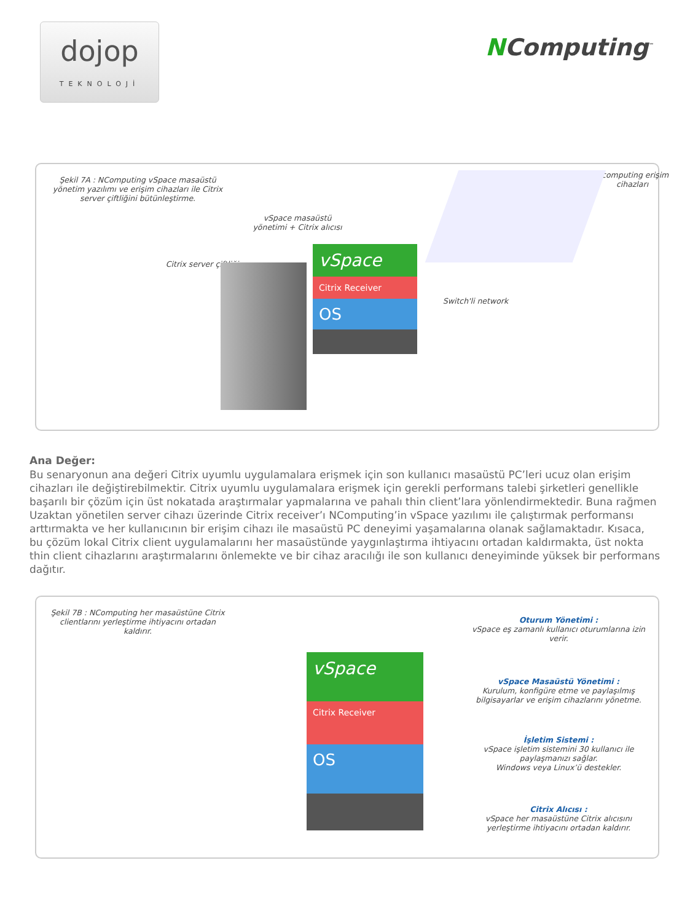dojop
TEKNOLOJİ
NComputing<sup>™</sup>
Şekil 7A : NComputing vSpace masaüstü yönetim yazılımı ve erişim cihazları ile Citrix server çiftliğini bütünleştirme.
vSpace masaüstü yönetimi + Citrix alıcısı
Citrix server çiftliği
Ncomputing erişim cihazları
Switch'li network
vSpace
Citrix Receiver
OS
Ana Değer:
Bu senaryonun ana değeri Citrix uyumlu uygulamalara erişmek için son kullanıcı masaüstü PC’leri ucuz olan erişim cihazları ile değiştirebilmektir. Citrix uyumlu uygulamalara erişmek için gerekli performans talebi şirketleri genellikle başarılı bir çözüm için üst nokatada araştırmalar yapmalarına ve pahalı thin client’lara yönlendirmektedir. Buna rağmen Uzaktan yönetilen server cihazı üzerinde Citrix receiver’ı NComputing’in vSpace yazılımı ile çalıştırmak performansı arttırmakta ve her kullanıcının bir erişim cihazı ile masaüstü PC deneyimi yaşamalarına olanak sağlamaktadır. Kısaca, bu çözüm lokal Citrix client uygulamalarını her masaüstünde yaygınlaştırma ihtiyacını ortadan kaldırmakta, üst nokta thin client cihazlarını araştırmalarını önlemekte ve bir cihaz aracılığı ile son kullanıcı deneyiminde yüksek bir performans dağıtır.
Şekil 7B : NComputing her masaüstüne Citrix clientlarını yerleştirme ihtiyacını ortadan kaldırır.
vSpace
Citrix Receiver
OS
Oturum Yönetimi :
vSpace eş zamanlı kullanıcı oturumlarına izin verir.
vSpace Masaüstü Yönetimi :
Kurulum, konfigüre etme ve paylaşılmış bilgisayarlar ve erişim cihazlarını yönetme.
İşletim Sistemi :
vSpace işletim sistemini 30 kullanıcı ile paylaşmanızı sağlar.
Windows veya Linux’ü destekler.
Citrix Alıcısı :
vSpace her masaüstüne Citrix alıcısını yerleştirme ihtiyacını ortadan kaldırır.